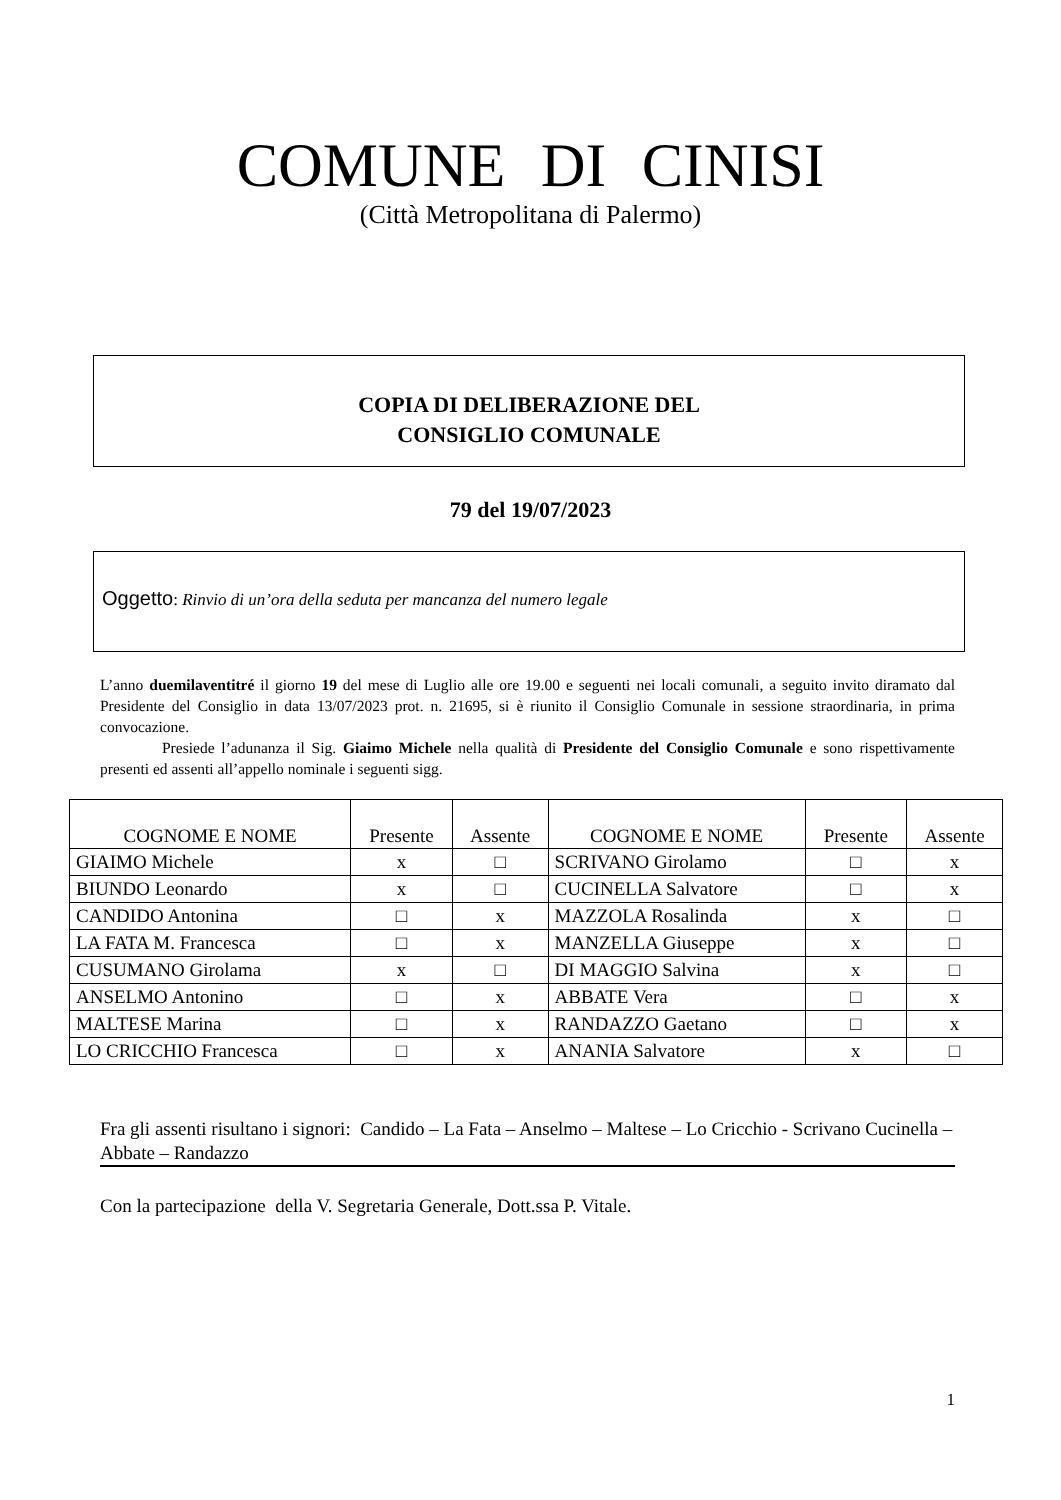COMUNE DI CINISI
(Città Metropolitana di Palermo)
COPIA DI DELIBERAZIONE DEL
CONSIGLIO COMUNALE
79 del 19/07/2023
Oggetto: Rinvio di un’ora della seduta per mancanza del numero legale
L’anno duemilaventitré il giorno 19 del mese di Luglio alle ore 19.00 e seguenti nei locali comunali, a seguito invito diramato dal Presidente del Consiglio in data 13/07/2023 prot. n. 21695, si è riunito il Consiglio Comunale in sessione straordinaria, in prima convocazione.
Presiede l’adunanza il Sig. Giaimo Michele nella qualità di Presidente del Consiglio Comunale e sono rispettivamente presenti ed assenti all’appello nominale i seguenti sigg.
| COGNOME E NOME | Presente | Assente | COGNOME E NOME | Presente | Assente |
| --- | --- | --- | --- | --- | --- |
| GIAIMO Michele | x | □ | SCRIVANO Girolamo | □ | x |
| BIUNDO Leonardo | x | □ | CUCINELLA Salvatore | □ | x |
| CANDIDO Antonina | □ | x | MAZZOLA Rosalinda | x | □ |
| LA FATA M. Francesca | □ | x | MANZELLA Giuseppe | x | □ |
| CUSUMANO Girolama | x | □ | DI MAGGIO Salvina | x | □ |
| ANSELMO Antonino | □ | x | ABBATE Vera | □ | x |
| MALTESE Marina | □ | x | RANDAZZO Gaetano | □ | x |
| LO CRICCHIO Francesca | □ | x | ANANIA Salvatore | x | □ |
Fra gli assenti risultano i signori: Candido – La Fata – Anselmo – Maltese – Lo Cricchio - Scrivano Cucinella – Abbate – Randazzo
Con la partecipazione della V. Segretaria Generale, Dott.ssa P. Vitale.
1